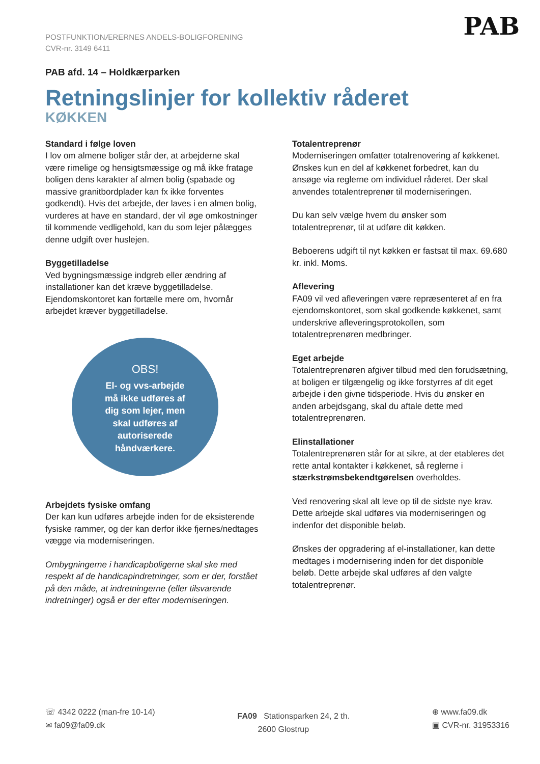PAB
POSTFUNKTIONÆRERNES ANDELS-BOLIGFORENING
CVR-nr. 3149 6411
PAB afd. 14 – Holdkærparken
Retningslinjer for kollektiv råderet
KØKKEN
Standard i følge loven
I lov om almene boliger står der, at arbejderne skal være rimelige og hensigtsmæssige og må ikke fratage boligen dens karakter af almen bolig (spabade og massive granitbordplader kan fx ikke forventes godkendt). Hvis det arbejde, der laves i en almen bolig, vurderes at have en standard, der vil øge omkostninger til kommende vedligehold, kan du som lejer pålægges denne udgift over huslejen.
Byggetilladelse
Ved bygningsmæssige indgreb eller ændring af installationer kan det kræve byggetilladelse. Ejendomskontoret kan fortælle mere om, hvornår arbejdet kræver byggetilladelse.
OBS!
El- og vvs-arbejde
må ikke udføres af
dig som lejer, men
skal udføres af
autoriserede
håndværkere.
Arbejdets fysiske omfang
Der kan kun udføres arbejde inden for de eksisterende fysiske rammer, og der kan derfor ikke fjernes/nedtages vægge via moderniseringen.
Ombygningerne i handicapboligerne skal ske med respekt af de handicapindretninger, som er der, forstået på den måde, at indretningerne (eller tilsvarende indretninger) også er der efter moderniseringen.
Totalentreprenør
Moderniseringen omfatter totalrenovering af køkkenet. Ønskes kun en del af køkkenet forbedret, kan du ansøge via reglerne om individuel råderet. Der skal anvendes totalentreprenør til moderniseringen.
Du kan selv vælge hvem du ønsker som totalentreprenør, til at udføre dit køkken.
Beboerens udgift til nyt køkken er fastsat til max. 69.680 kr. inkl. Moms.
Aflevering
FA09 vil ved afleveringen være repræsenteret af en fra ejendomskontoret, som skal godkende køkkenet, samt underskrive afleveringsprotokollen, som totalentreprenøren medbringer.
Eget arbejde
Totalentreprenøren afgiver tilbud med den forudsætning, at boligen er tilgængelig og ikke forstyrres af dit eget arbejde i den givne tidsperiode. Hvis du ønsker en anden arbejdsgang, skal du aftale dette med totalentreprenøren.
Elinstallationer
Totalentreprenøren står for at sikre, at der etableres det rette antal kontakter i køkkenet, så reglerne i stærkstrømsbekendtgørelsen overholdes.
Ved renovering skal alt leve op til de sidste nye krav. Dette arbejde skal udføres via moderniseringen og indenfor det disponible beløb.
Ønskes der opgradering af el-installationer, kan dette medtages i modernisering inden for det disponible beløb. Dette arbejde skal udføres af den valgte totalentreprenør.
☏ 4342 0222 (man-fre 10-14)
✉ fa09@fa09.dk
FA09 Stationsparken 24, 2 th.
2600 Glostrup
⊕ www.fa09.dk
▣ CVR-nr. 31953316